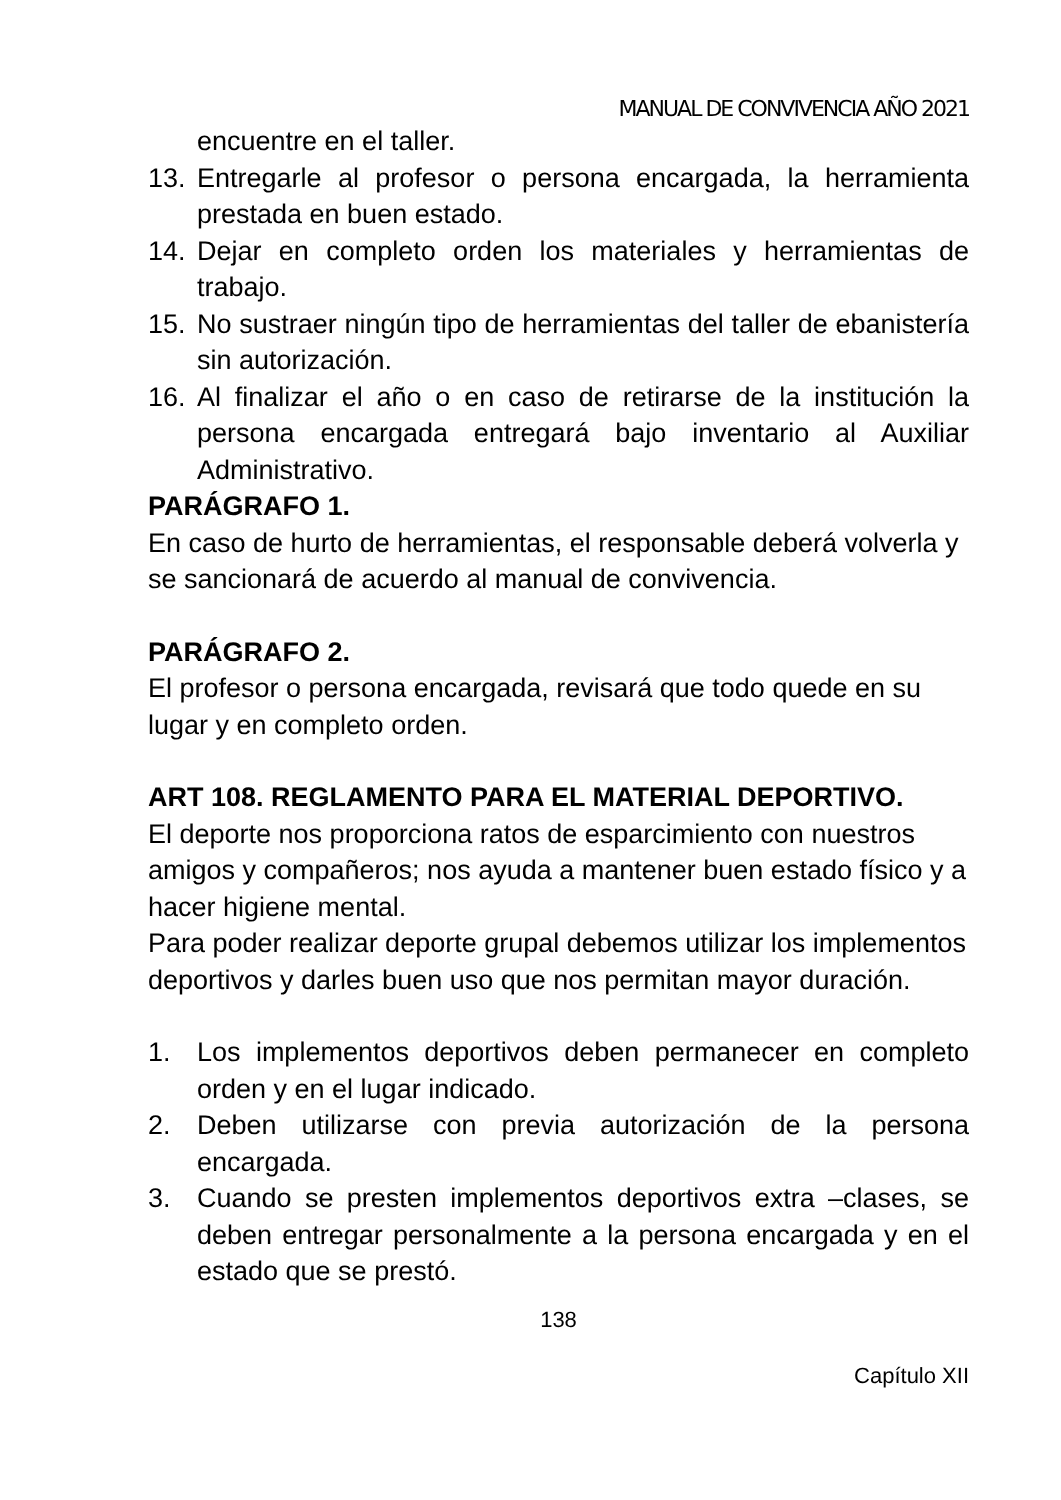MANUAL DE CONVIVENCIA AÑO 2021
encuentre en el taller.
13. Entregarle al profesor o persona encargada, la herramienta prestada en buen estado.
14. Dejar en completo orden los materiales y herramientas de trabajo.
15. No sustraer ningún tipo de herramientas del taller de ebanistería sin autorización.
16. Al finalizar el año o en caso de retirarse de la institución la persona encargada entregará bajo inventario al Auxiliar Administrativo.
PARÁGRAFO 1.
En caso de hurto de herramientas, el responsable deberá volverla y se sancionará de acuerdo al manual de convivencia.
PARÁGRAFO 2.
El profesor o persona encargada, revisará que todo quede en su lugar y en completo orden.
ART 108. REGLAMENTO PARA EL MATERIAL DEPORTIVO.
El deporte nos proporciona ratos de esparcimiento con nuestros amigos y compañeros; nos ayuda a mantener buen estado físico y a hacer higiene mental.
Para poder realizar deporte grupal debemos utilizar los implementos deportivos y darles buen uso que nos permitan mayor duración.
1. Los implementos deportivos deben permanecer en completo orden y en el lugar indicado.
2. Deben utilizarse con previa autorización de la persona encargada.
3. Cuando se presten implementos deportivos extra –clases, se deben entregar personalmente a la persona encargada y en el estado que se prestó.
138
Capítulo XII